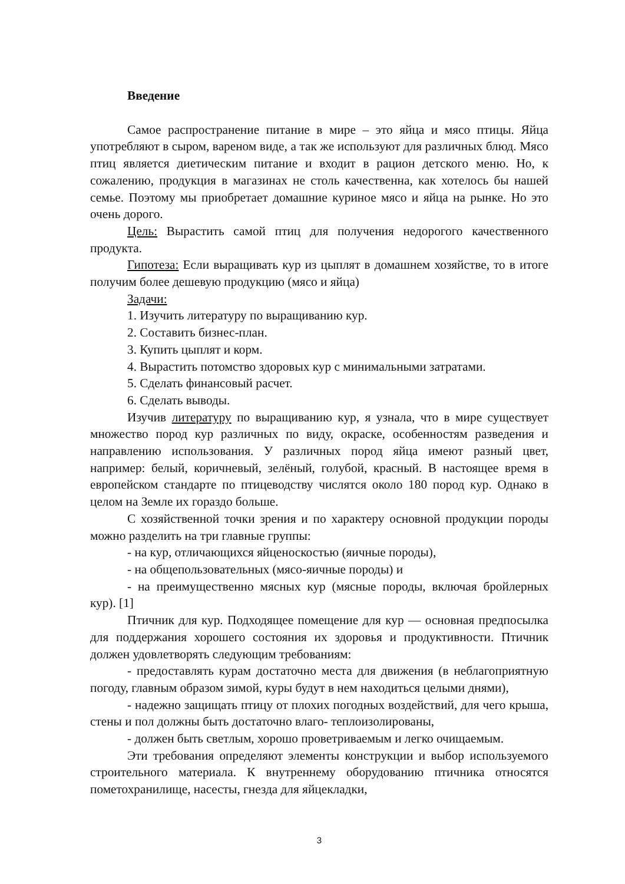Введение
Самое распространение питание в мире – это яйца и мясо птицы. Яйца употребляют в сыром, вареном виде, а так же используют для различных блюд. Мясо птиц является диетическим питание и входит в рацион детского меню. Но, к сожалению, продукция в магазинах не столь качественна, как хотелось бы нашей семье. Поэтому мы приобретает домашние куриное мясо и яйца на рынке. Но это очень дорого.
Цель: Вырастить самой птиц для получения недорогого качественного продукта.
Гипотеза: Если выращивать кур из цыплят в домашнем хозяйстве, то в итоге получим более дешевую продукцию (мясо и яйца)
Задачи:
1. Изучить литературу по выращиванию кур.
2. Составить бизнес-план.
3. Купить цыплят и корм.
4. Вырастить потомство здоровых кур с минимальными затратами.
5. Сделать финансовый расчет.
6. Сделать выводы.
Изучив литературу по выращиванию кур, я узнала, что в мире существует множество пород кур различных по виду, окраске, особенностям разведения и направлению использования. У различных пород яйца имеют разный цвет, например: белый, коричневый, зелёный, голубой, красный. В настоящее время в европейском стандарте по птицеводству числятся около 180 пород кур. Однако в целом на Земле их гораздо больше.
С хозяйственной точки зрения и по характеру основной продукции породы можно разделить на три главные группы:
- на кур, отличающихся яйценоскостью (яичные породы),
- на общепользовательных (мясо-яичные породы) и
- на преимущественно мясных кур (мясные породы, включая бройлерных кур). [1]
Птичник для кур. Подходящее помещение для кур — основная предпосылка для поддержания хорошего состояния их здоровья и продуктивности. Птичник должен удовлетворять следующим требованиям:
- предоставлять курам достаточно места для движения (в неблагоприятную погоду, главным образом зимой, куры будут в нем находиться целыми днями),
- надежно защищать птицу от плохих погодных воздействий, для чего крыша, стены и пол должны быть достаточно влаго- теплоизолированы,
- должен быть светлым, хорошо проветриваемым и легко очищаемым.
Эти требования определяют элементы конструкции и выбор используемого строительного материала. К внутреннему оборудованию птичника относятся пометохранилище, насесты, гнезда для яйцекладки,
3